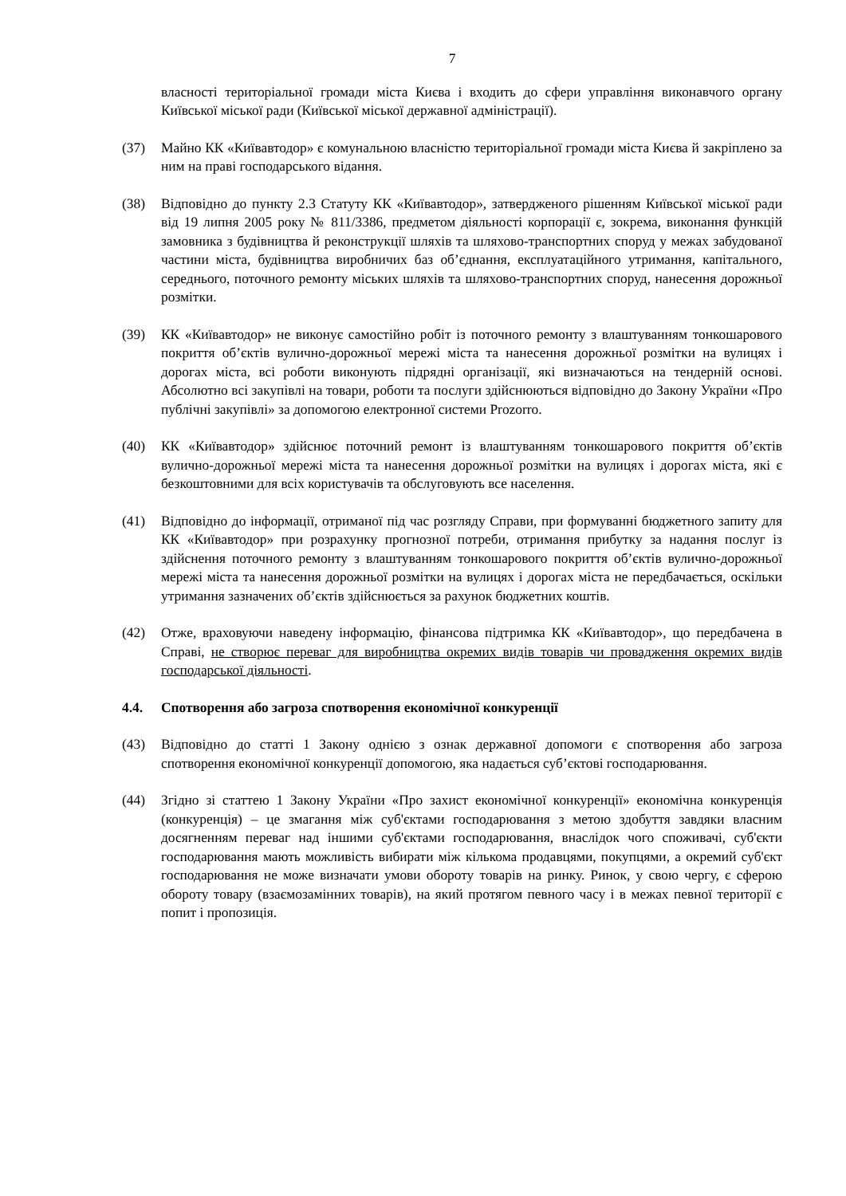7
власності територіальної громади міста Києва і входить до сфери управління виконавчого органу Київської міської ради (Київської міської державної адміністрації).
(37) Майно КК «Київавтодор» є комунальною власністю територіальної громади міста Києва й закріплено за ним на праві господарського відання.
(38) Відповідно до пункту 2.3 Статуту КК «Київавтодор», затвердженого рішенням Київської міської ради від 19 липня 2005 року № 811/3386, предметом діяльності корпорації є, зокрема, виконання функцій замовника з будівництва й реконструкції шляхів та шляхово-транспортних споруд у межах забудованої частини міста, будівництва виробничих баз об’єднання, експлуатаційного утримання, капітального, середнього, поточного ремонту міських шляхів та шляхово-транспортних споруд, нанесення дорожньої розмітки.
(39) КК «Київавтодор» не виконує самостійно робіт із поточного ремонту з влаштуванням тонкошарового покриття об’єктів вулично-дорожньої мережі міста та нанесення дорожньої розмітки на вулицях і дорогах міста, всі роботи виконують підрядні організації, які визначаються на тендерній основі. Абсолютно всі закупівлі на товари, роботи та послуги здійснюються відповідно до Закону України «Про публічні закупівлі» за допомогою електронної системи Prozorro.
(40) КК «Київавтодор» здійснює поточний ремонт із влаштуванням тонкошарового покриття об’єктів вулично-дорожньої мережі міста та нанесення дорожньої розмітки на вулицях і дорогах міста, які є безкоштовними для всіх користувачів та обслуговують все населення.
(41) Відповідно до інформації, отриманої під час розгляду Справи, при формуванні бюджетного запиту для КК «Київавтодор» при розрахунку прогнозної потреби, отримання прибутку за надання послуг із здійснення поточного ремонту з влаштуванням тонкошарового покриття об’єктів вулично-дорожньої мережі міста та нанесення дорожньої розмітки на вулицях і дорогах міста не передбачається, оскільки утримання зазначених об’єктів здійснюється за рахунок бюджетних коштів.
(42) Отже, враховуючи наведену інформацію, фінансова підтримка КК «Київавтодор», що передбачена в Справі, не створює переваг для виробництва окремих видів товарів чи провадження окремих видів господарської діяльності.
4.4. Спотворення або загроза спотворення економічної конкуренції
(43) Відповідно до статті 1 Закону однією з ознак державної допомоги є спотворення або загроза спотворення економічної конкуренції допомогою, яка надається суб’єктові господарювання.
(44) Згідно зі статтею 1 Закону України «Про захист економічної конкуренції» економічна конкуренція (конкуренція) – це змагання між суб'єктами господарювання з метою здобуття завдяки власним досягненням переваг над іншими суб'єктами господарювання, внаслідок чого споживачі, суб'єкти господарювання мають можливість вибирати між кількома продавцями, покупцями, а окремий суб'єкт господарювання не може визначати умови обороту товарів на ринку. Ринок, у свою чергу, є сферою обороту товару (взаємозамінних товарів), на який протягом певного часу і в межах певної території є попит і пропозиція.